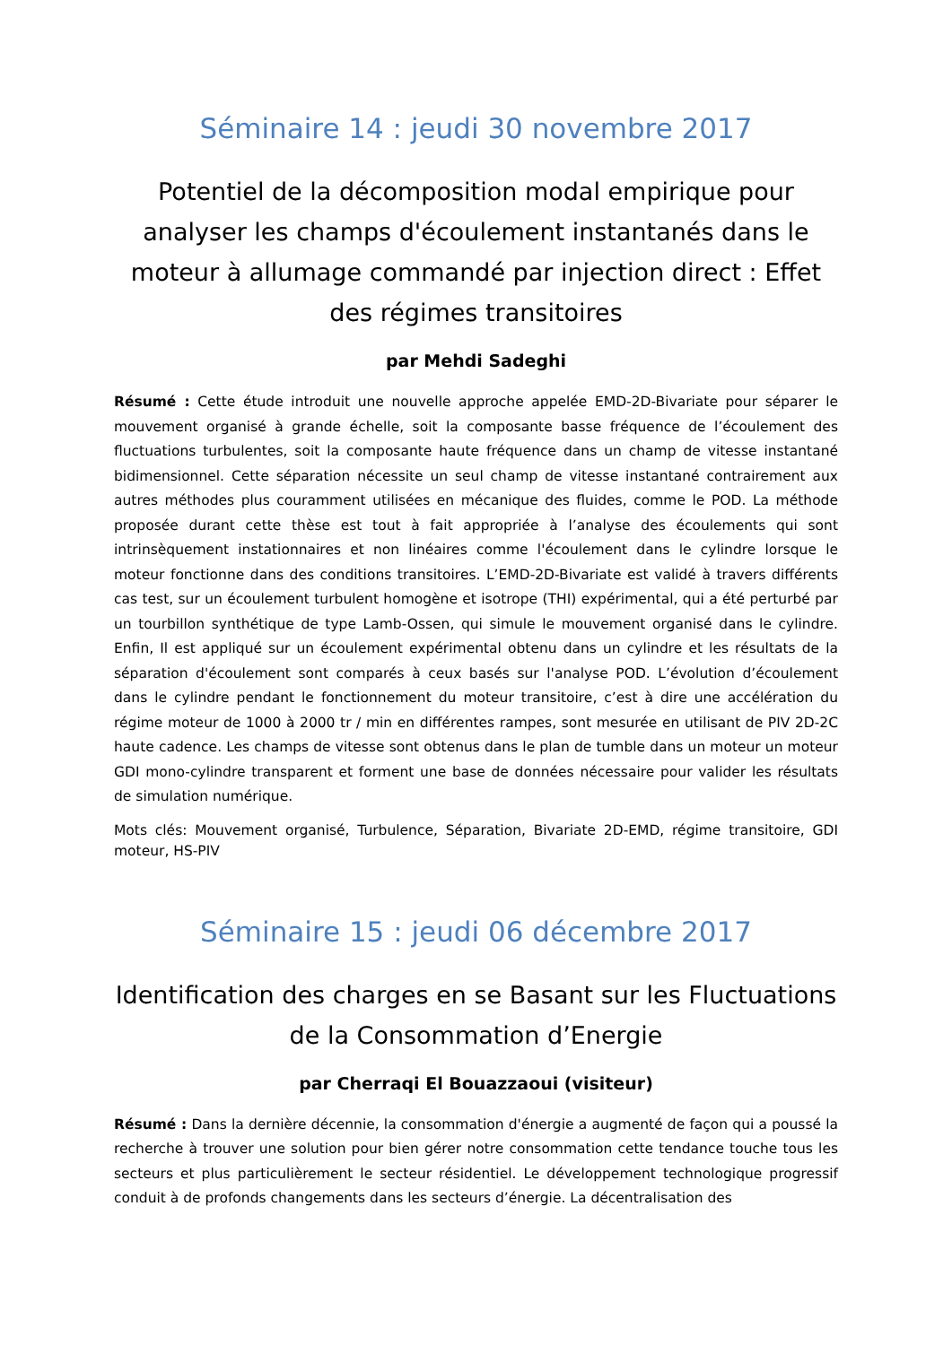Séminaire 14 : jeudi 30 novembre 2017
Potentiel de la décomposition modal empirique pour analyser les champs d'écoulement instantanés dans le moteur à allumage commandé par injection direct : Effet des régimes transitoires
par Mehdi Sadeghi
Résumé : Cette étude introduit une nouvelle approche appelée EMD-2D-Bivariate pour séparer le mouvement organisé à grande échelle, soit la composante basse fréquence de l’écoulement des fluctuations turbulentes, soit la composante haute fréquence dans un champ de vitesse instantané bidimensionnel. Cette séparation nécessite un seul champ de vitesse instantané contrairement aux autres méthodes plus couramment utilisées en mécanique des fluides, comme le POD. La méthode proposée durant cette thèse est tout à fait appropriée à l’analyse des écoulements qui sont intrinsèquement instationnaires et non linéaires comme l'écoulement dans le cylindre lorsque le moteur fonctionne dans des conditions transitoires. L’EMD-2D-Bivariate est validé à travers différents cas test, sur un écoulement turbulent homogène et isotrope (THI) expérimental, qui a été perturbé par un tourbillon synthétique de type Lamb-Ossen, qui simule le mouvement organisé dans le cylindre. Enfin, Il est appliqué sur un écoulement expérimental obtenu dans un cylindre et les résultats de la séparation d'écoulement sont comparés à ceux basés sur l'analyse POD. L’évolution d’écoulement dans le cylindre pendant le fonctionnement du moteur transitoire, c’est à dire une accélération du régime moteur de 1000 à 2000 tr / min en différentes rampes, sont mesurée en utilisant de PIV 2D-2C haute cadence. Les champs de vitesse sont obtenus dans le plan de tumble dans un moteur un moteur GDI mono-cylindre transparent et forment une base de données nécessaire pour valider les résultats de simulation numérique.
Mots clés: Mouvement organisé, Turbulence, Séparation, Bivariate 2D-EMD, régime transitoire, GDI moteur, HS-PIV
Séminaire 15 : jeudi 06 décembre 2017
Identification des charges en se Basant sur les Fluctuations de la Consommation d’Energie
par Cherraqi El Bouazzaoui (visiteur)
Résumé : Dans la dernière décennie, la consommation d'énergie a augmenté de façon qui a poussé la recherche à trouver une solution pour bien gérer notre consommation cette tendance touche tous les secteurs et plus particulièrement le secteur résidentiel. Le développement technologique progressif conduit à de profonds changements dans les secteurs d’énergie. La décentralisation des